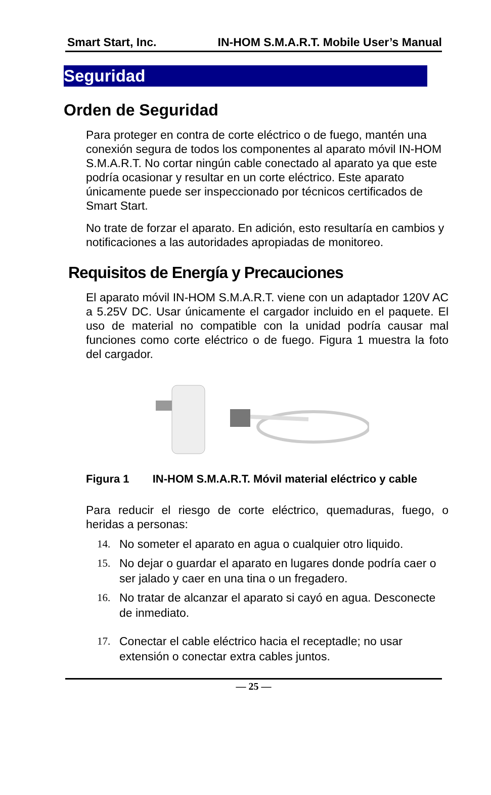Smart Start, Inc. IN-HOM S.M.A.R.T. Mobile User’s Manual
Seguridad
Orden de Seguridad
Para proteger en contra de corte eléctrico o de fuego, mantén una conexión segura de todos los componentes al aparato móvil IN-HOM S.M.A.R.T. No cortar ningún cable conectado al aparato ya que este podría ocasionar y resultar en un corte eléctrico. Este aparato únicamente puede ser inspeccionado por técnicos certificados de Smart Start.
No trate de forzar el aparato. En adición, esto resultaría en cambios y notificaciones a las autoridades apropiadas de monitoreo.
Requisitos de Energía y Precauciones
El aparato móvil IN-HOM S.M.A.R.T. viene con un adaptador 120V AC a 5.25V DC. Usar únicamente el cargador incluido en el paquete. El uso de material no compatible con la unidad podría causar mal funciones como corte eléctrico o de fuego. Figura 1 muestra la foto del cargador.
Figura 1 IN-HOM S.M.A.R.T. Móvil material eléctrico y cable
Para reducir el riesgo de corte eléctrico, quemaduras, fuego, o heridas a personas:
14. No someter el aparato en agua o cualquier otro liquido.
15. No dejar o guardar el aparato en lugares donde podría caer o ser jalado y caer en una tina o un fregadero.
16. No tratar de alcanzar el aparato si cayó en agua. Desconecte de inmediato.
17. Conectar el cable eléctrico hacia el receptadle; no usar extensión o conectar extra cables juntos.
— 25 —